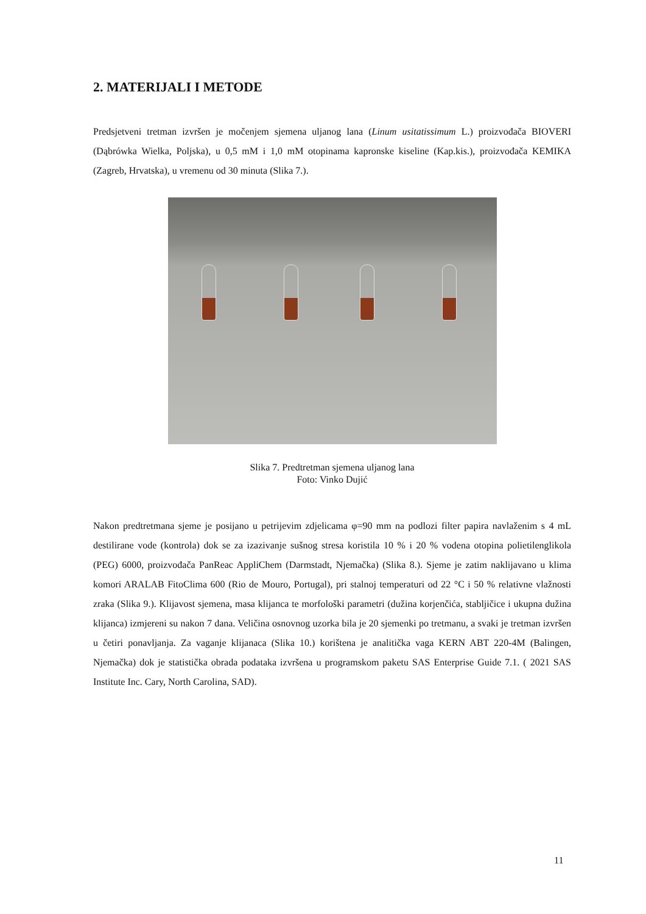2. MATERIJALI I METODE
Predsjetveni tretman izvršen je močenjem sjemena uljanog lana (Linum usitatissimum L.) proizvođača BIOVERI (Dąbrówka Wielka, Poljska), u 0,5 mM i 1,0 mM otopinama kapronske kiseline (Kap.kis.), proizvođača KEMIKA (Zagreb, Hrvatska), u vremenu od 30 minuta (Slika 7.).
Slika 7. Predtretman sjemena uljanog lana
Foto: Vinko Dujić
Nakon predtretmana sjeme je posijano u petrijevim zdjelicama φ=90 mm na podlozi filter papira navlaženim s 4 mL destilirane vode (kontrola) dok se za izazivanje sušnog stresa koristila 10 % i 20 % vodena otopina polietilenglikola (PEG) 6000, proizvođača PanReac AppliChem (Darmstadt, Njemačka) (Slika 8.). Sjeme je zatim naklijavano u klima komori ARALAB FitoClima 600 (Rio de Mouro, Portugal), pri stalnoj temperaturi od 22 °C i 50 % relativne vlažnosti zraka (Slika 9.). Klijavost sjemena, masa klijanca te morfološki parametri (dužina korjenčića, stabljičice i ukupna dužina klijanca) izmjereni su nakon 7 dana. Veličina osnovnog uzorka bila je 20 sjemenki po tretmanu, a svaki je tretman izvršen u četiri ponavljanja. Za vaganje klijanaca (Slika 10.) korištena je analitička vaga KERN ABT 220-4M (Balingen, Njemačka) dok je statistička obrada podataka izvršena u programskom paketu SAS Enterprise Guide 7.1. ( 2021 SAS Institute Inc. Cary, North Carolina, SAD).
11